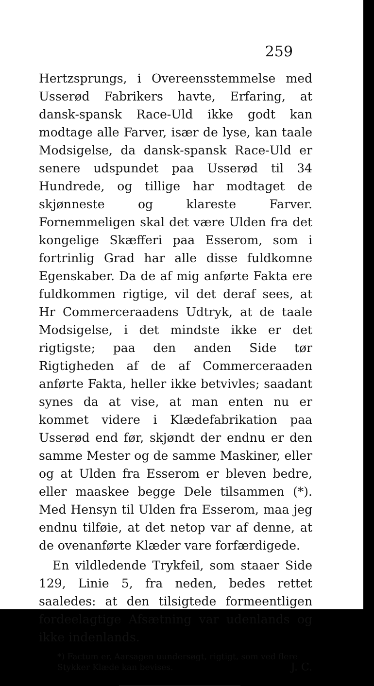259
Hertzsprungs, i Overeensstemmelse med Usserød Fabrikers havte, Erfaring, at dansk-spansk Race-Uld ikke godt kan modtage alle Farver, især de lyse, kan taale Modsigelse, da dansk-spansk Race-Uld er senere udspundet paa Usserød til 34 Hundrede, og tillige har modtaget de skjønneste og klareste Farver. Fornemmeligen skal det være Ulden fra det kongelige Skæfferi paa Esserom, som i fortrinlig Grad har alle disse fuldkomne Egenskaber. Da de af mig anførte Fakta ere fuldkommen rigtige, vil det deraf sees, at Hr Commerceraadens Udtryk, at de taale Modsigelse, i det mindste ikke er det rigtigste; paa den anden Side tør Rigtigheden af de af Commerceraaden anførte Fakta, heller ikke betvivles; saadant synes da at vise, at man enten nu er kommet videre i Klædefabrikation paa Usserød end før, skjøndt der endnu er den samme Mester og de samme Maskiner, eller og at Ulden fra Esserom er bleven bedre, eller maaskee begge Dele tilsammen (*). Med Hensyn til Ulden fra Esserom, maa jeg endnu tilføie, at det netop var af denne, at de ovenanførte Klæder vare forfærdigede.
En vildledende Trykfeil, som staaer Side 129, Linie 5, fra neden, bedes rettet saaledes: at den tilsigtede formeentligen fordeelagtige Afsætning var udenlands og ikke indenlands.
*) Factum er, Aarsagen uundersøgt, rigtigt, som ved flere Stykker Klæde kan bevises. J. C.